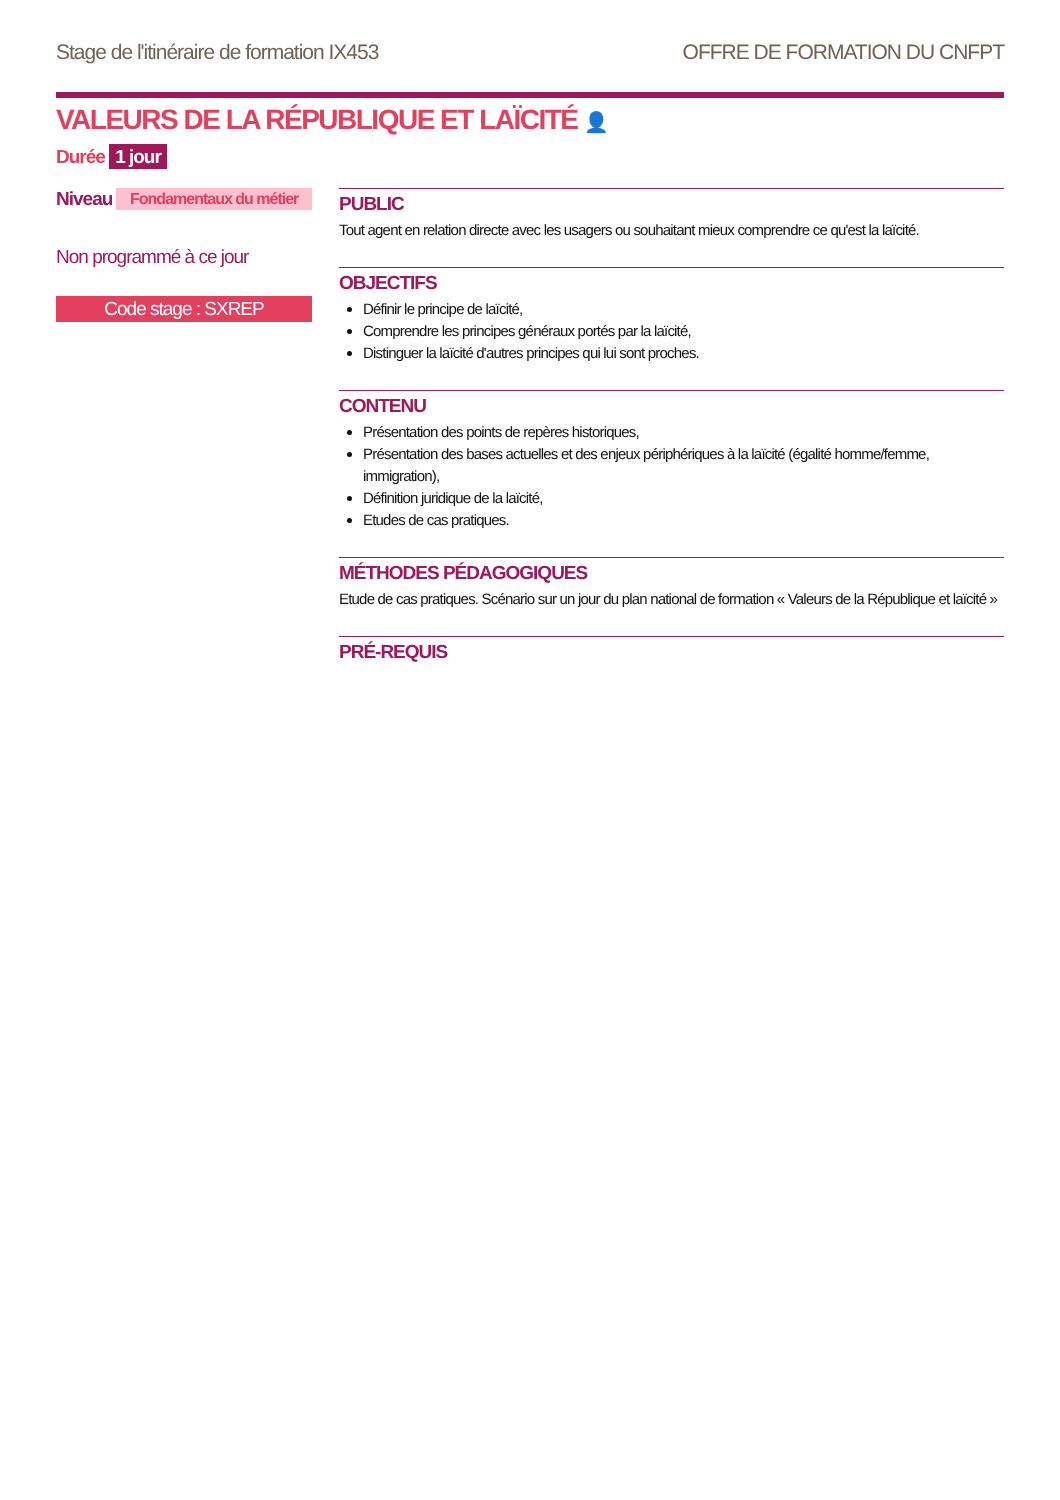Stage de l'itinéraire de formation IX453
OFFRE DE FORMATION DU CNFPT
VALEURS DE LA RÉPUBLIQUE ET LAÏCITÉ 👤
Durée 1 jour
Niveau Fondamentaux du métier
Non programmé à ce jour
Code stage : SXREP
PUBLIC
Tout agent en relation directe avec les usagers ou souhaitant mieux comprendre ce qu'est la laïcité.
OBJECTIFS
Définir le principe de laïcité,
Comprendre les principes généraux portés par la laïcité,
Distinguer la laïcité d'autres principes qui lui sont proches.
CONTENU
Présentation des points de repères historiques,
Présentation des bases actuelles et des enjeux périphériques à la laïcité (égalité homme/femme, immigration),
Définition juridique de la laïcité,
Etudes de cas pratiques.
MÉTHODES PÉDAGOGIQUES
Etude de cas pratiques. Scénario sur un jour du plan national de formation « Valeurs de la République et laïcité »
PRÉ-REQUIS